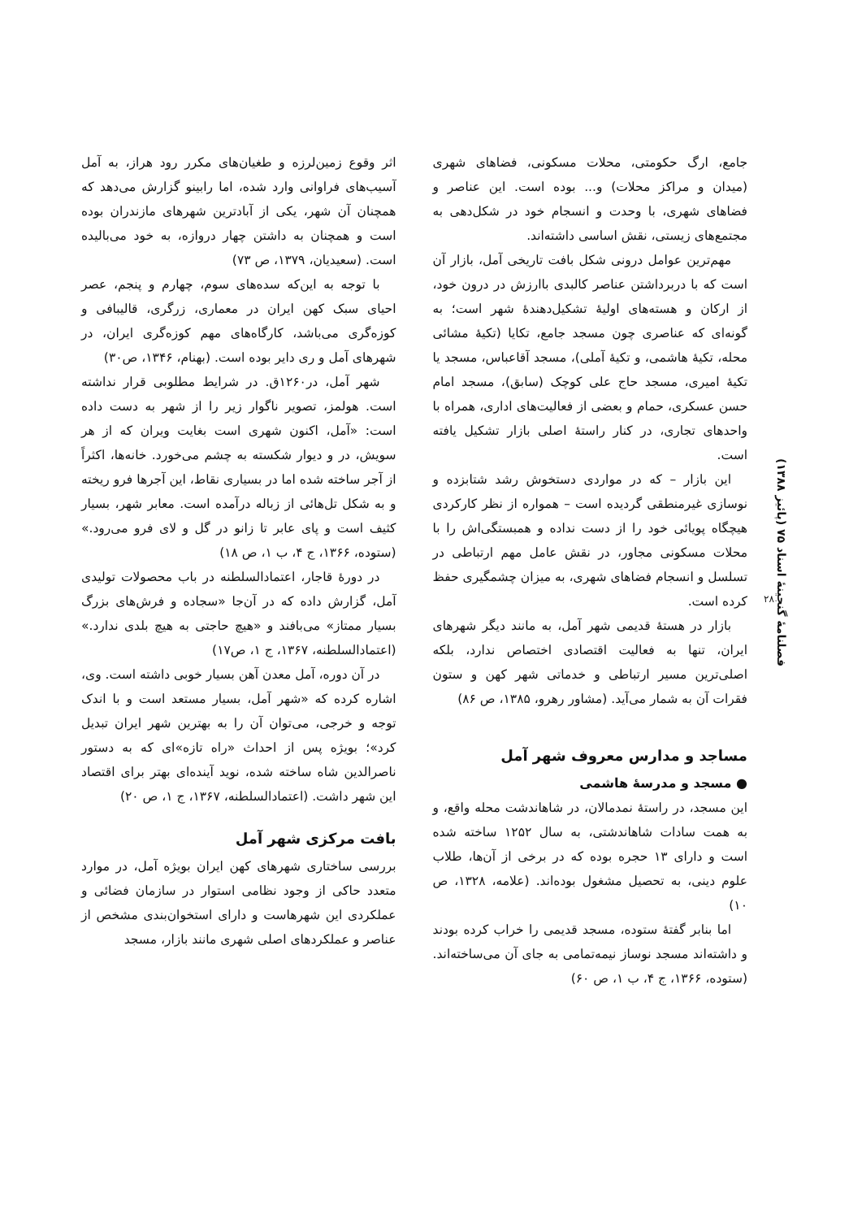فصلنامهٔ گنجینهٔ اسناد ۷۵ (پائیز ۱۳۸۸)
۲۸
اثر وقوع زمین‌لرزه و طغیان‌های مکرر رود هراز، به آمل آسیب‌های فراوانی وارد شده، اما رابینو گزارش می‌دهد که همچنان آن شهر، یکی از آبادترین شهرهای مازندران بوده است و همچنان به داشتن چهار دروازه، به خود می‌بالیده است. (سعیدیان، ۱۳۷۹، ص ۷۳)
با توجه به این‌که سده‌های سوم، چهارم و پنجم، عصر احیای سبک کهن ایران در معماری، زرگری، قالیبافی و کوزه‌گری می‌باشد، کارگاه‌های مهم کوزه‌گری ایران، در شهرهای آمل و ری دایر بوده است. (بهنام، ۱۳۴۶، ص۳۰)
شهر آمل، در۱۲۶۰ق. در شرایط مطلوبی قرار نداشته است. هولمز، تصویر ناگوار زیر را از شهر به دست داده است: «آمل، اکنون شهری است بغایت ویران که از هر سویش، در و دیوار شکسته به چشم می‌خورد. خانه‌ها، اکثراً از آجر ساخته شده اما در بسیاری نقاط، این آجرها فرو ریخته و به شکل تل‌هائی از زباله درآمده است. معابر شهر، بسیار کثیف است و پای عابر تا زانو در گل و لای فرو می‌رود.» (ستوده، ۱۳۶۶، ج ۴، ب ۱، ص ۱۸)
در دورهٔ قاجار، اعتمادالسلطنه در باب محصولات تولیدی آمل، گزارش داده که در آن‌جا «سجاده و فرش‌های بزرگ بسیار ممتاز» می‌بافند و «هیچ حاجتی به هیچ بلدی ندارد.» (اعتمادالسلطنه، ۱۳۶۷، ج ۱، ص۱۷)
در آن دوره، آمل معدن آهن بسیار خوبی داشته است. وی، اشاره کرده که «شهر آمل، بسیار مستعد است و با اندک توجه و خرجی، می‌توان آن را به بهترین شهر ایران تبدیل کرد»؛ بویژه پس از احداث «راه تازه»ای که به دستور ناصرالدین شاه ساخته شده، نوید آینده‌ای بهتر برای اقتصاد این شهر داشت. (اعتمادالسلطنه، ۱۳۶۷، ج ۱، ص ۲۰)
بافت مرکزی شهر آمل
بررسی ساختاری شهرهای کهن ایران بویژه آمل، در موارد متعدد حاکی از وجود نظامی استوار در سازمان فضائی و عملکردی این شهرهاست و دارای استخوان‌بندی مشخص از عناصر و عملکردهای اصلی شهری مانند بازار، مسجد
جامع، ارگ حکومتی، محلات مسکونی، فضاهای شهری (میدان و مراکز محلات) و... بوده است. این عناصر و فضاهای شهری، با وحدت و انسجام خود در شکل‌دهی به مجتمع‌های زیستی، نقش اساسی داشته‌اند.
مهم‌ترین عوامل درونی شکل بافت تاریخی آمل، بازار آن است که با دربرداشتن عناصر کالبدی باارزش در درون خود، از ارکان و هسته‌های اولیهٔ تشکیل‌دهندهٔ شهر است؛ به گونه‌ای که عناصری چون مسجد جامع، تکایا (تکیهٔ مشائی محله، تکیهٔ هاشمی، و تکیهٔ آملی)، مسجد آقاعباس، مسجد یا تکیهٔ امیری، مسجد حاج علی کوچک (سابق)، مسجد امام حسن عسکری، حمام و بعضی از فعالیت‌های اداری، همراه با واحدهای تجاری، در کنار راستهٔ اصلی بازار تشکیل یافته است.
این بازار – که در مواردی دستخوش رشد شتابزده و نوسازی غیرمنطقی گردیده است – همواره از نظر کارکردی هیچگاه پویائی خود را از دست نداده و همبستگی‌اش را با محلات مسکونی مجاور، در نقش عامل مهم ارتباطی در تسلسل و انسجام فضاهای شهری، به میزان چشمگیری حفظ کرده است.
بازار در هستهٔ قدیمی شهر آمل، به مانند دیگر شهرهای ایران، تنها به فعالیت اقتصادی اختصاص ندارد، بلکه اصلی‌ترین مسیر ارتباطی و خدماتی شهر کهن و ستون فقرات آن به شمار می‌آید. (مشاور رهرو، ۱۳۸۵، ص ۸۶)
مساجد و مدارس معروف شهر آمل
● مسجد و مدرسهٔ هاشمی
این مسجد، در راستهٔ نمدمالان، در شاهاندشت محله واقع، و به همت سادات شاهاندشتی، به سال ۱۲۵۲ ساخته شده است و دارای ۱۳ حجره بوده که در برخی از آن‌ها، طلاب علوم دینی، به تحصیل مشغول بوده‌اند. (علامه، ۱۳۲۸، ص ۱۰)
اما بنابر گفتهٔ ستوده، مسجد قدیمی را خراب کرده بودند و داشته‌اند مسجد نوساز نیمه‌تمامی به جای آن می‌ساخته‌اند. (ستوده، ۱۳۶۶، ج ۴، ب ۱، ص ۶۰)